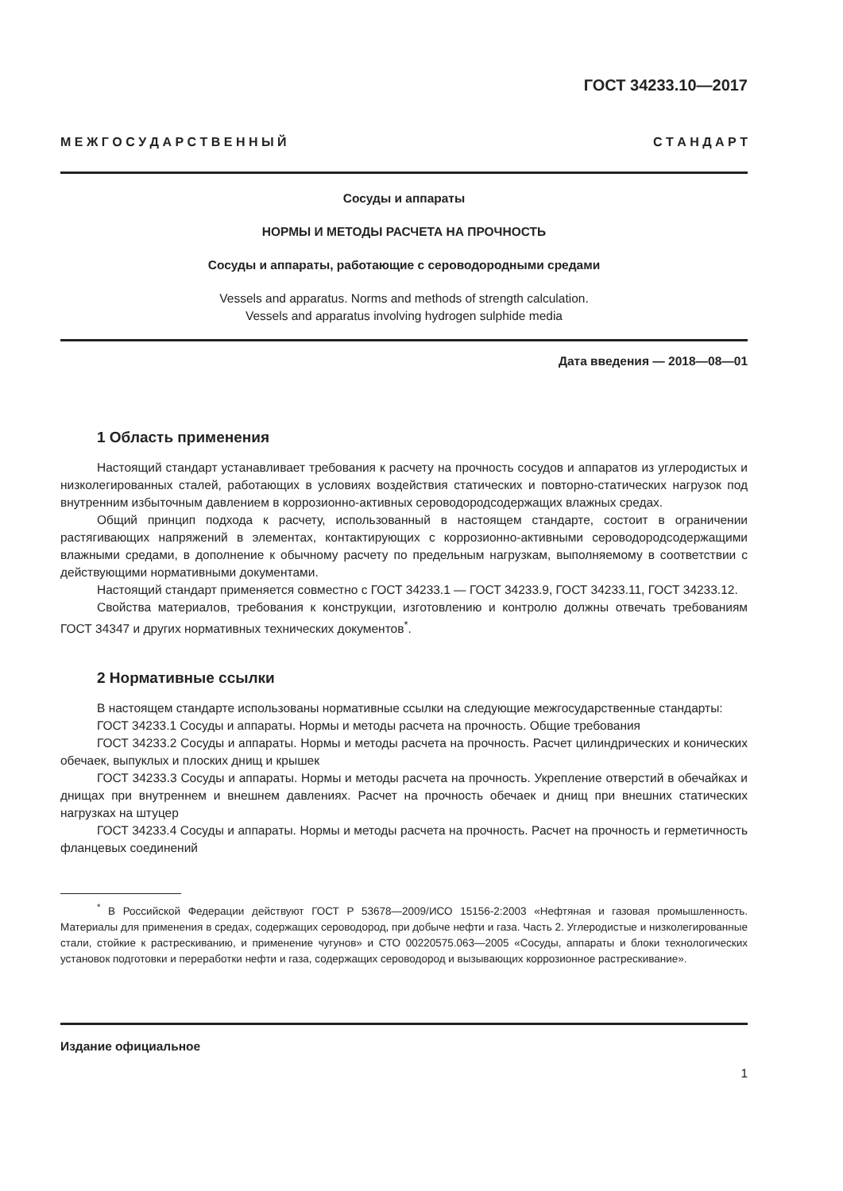ГОСТ 34233.10—2017
М Е Ж Г О С У Д А Р С Т В Е Н Н Ы Й С Т А Н Д А Р Т
Сосуды и аппараты
НОРМЫ И МЕТОДЫ РАСЧЕТА НА ПРОЧНОСТЬ
Сосуды и аппараты, работающие с сероводородными средами
Vessels and apparatus. Norms and methods of strength calculation.
Vessels and apparatus involving hydrogen sulphide media
Дата введения — 2018—08—01
1 Область применения
Настоящий стандарт устанавливает требования к расчету на прочность сосудов и аппаратов из углеродистых и низколегированных сталей, работающих в условиях воздействия статических и повторно-статических нагрузок под внутренним избыточным давлением в коррозионно-активных сероводородсодержащих влажных средах.
Общий принцип подхода к расчету, использованный в настоящем стандарте, состоит в ограничении растягивающих напряжений в элементах, контактирующих с коррозионно-активными сероводородсодержащими влажными средами, в дополнение к обычному расчету по предельным нагрузкам, выполняемому в соответствии с действующими нормативными документами.
Настоящий стандарт применяется совместно с ГОСТ 34233.1 — ГОСТ 34233.9, ГОСТ 34233.11, ГОСТ 34233.12.
Свойства материалов, требования к конструкции, изготовлению и контролю должны отвечать требованиям ГОСТ 34347 и других нормативных технических документов<sup>*</sup>.
2 Нормативные ссылки
В настоящем стандарте использованы нормативные ссылки на следующие межгосударственные стандарты:
ГОСТ 34233.1 Сосуды и аппараты. Нормы и методы расчета на прочность. Общие требования
ГОСТ 34233.2 Сосуды и аппараты. Нормы и методы расчета на прочность. Расчет цилиндрических и конических обечаек, выпуклых и плоских днищ и крышек
ГОСТ 34233.3 Сосуды и аппараты. Нормы и методы расчета на прочность. Укрепление отверстий в обечайках и днищах при внутреннем и внешнем давлениях. Расчет на прочность обечаек и днищ при внешних статических нагрузках на штуцер
ГОСТ 34233.4 Сосуды и аппараты. Нормы и методы расчета на прочность. Расчет на прочность и герметичность фланцевых соединений
<sup>*</sup> В Российской Федерации действуют ГОСТ Р 53678—2009/ИСО 15156-2:2003 «Нефтяная и газовая промышленность. Материалы для применения в средах, содержащих сероводород, при добыче нефти и газа. Часть 2. Углеродистые и низколегированные стали, стойкие к растрескиванию, и применение чугунов» и СТО 00220575.063—2005 «Сосуды, аппараты и блоки технологических установок подготовки и переработки нефти и газа, содержащих сероводород и вызывающих коррозионное растрескивание».
Издание официальное
1